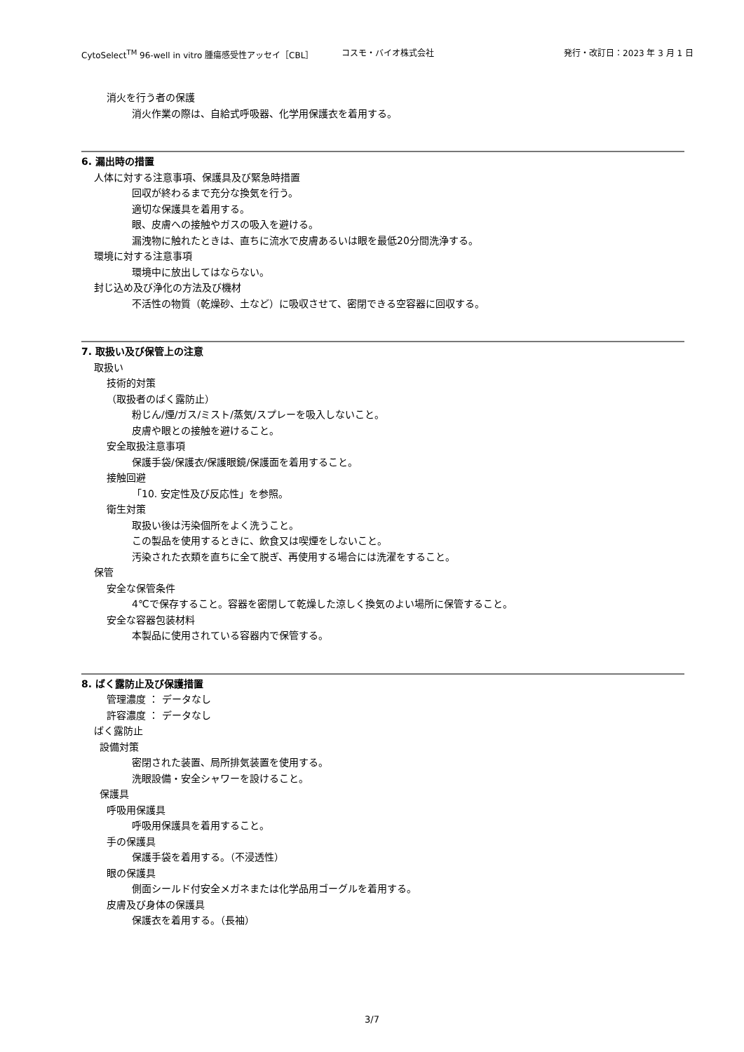CytoSelect<sup>TM</sup> 96-well in vitro 腫瘍感受性アッセイ［CBL］ コスモ・バイオ株式会社 発行・改訂日：2023 年 3 月 1 日
消火を行う者の保護
消火作業の際は、自給式呼吸器、化学用保護衣を着用する。
6. 漏出時の措置
人体に対する注意事項、保護具及び緊急時措置
回収が終わるまで充分な換気を行う。
適切な保護具を着用する。
眼、皮膚への接触やガスの吸入を避ける。
漏洩物に触れたときは、直ちに流水で皮膚あるいは眼を最低20分間洗浄する。
環境に対する注意事項
環境中に放出してはならない。
封じ込め及び浄化の方法及び機材
不活性の物質（乾燥砂、土など）に吸収させて、密閉できる空容器に回収する。
7. 取扱い及び保管上の注意
取扱い
技術的対策
（取扱者のばく露防止）
粉じん/煙/ガス/ミスト/蒸気/スプレーを吸入しないこと。
皮膚や眼との接触を避けること。
安全取扱注意事項
保護手袋/保護衣/保護眼鏡/保護面を着用すること。
接触回避
「10. 安定性及び反応性」を参照。
衛生対策
取扱い後は汚染個所をよく洗うこと。
この製品を使用するときに、飲食又は喫煙をしないこと。
汚染された衣類を直ちに全て脱ぎ、再使用する場合には洗濯をすること。
保管
安全な保管条件
4℃で保存すること。容器を密閉して乾燥した涼しく換気のよい場所に保管すること。
安全な容器包装材料
本製品に使用されている容器内で保管する。
8. ばく露防止及び保護措置
管理濃度 ： データなし
許容濃度 ： データなし
ばく露防止
設備対策
密閉された装置、局所排気装置を使用する。
洗眼設備・安全シャワーを設けること。
保護具
呼吸用保護具
呼吸用保護具を着用すること。
手の保護具
保護手袋を着用する。（不浸透性）
眼の保護具
側面シールド付安全メガネまたは化学品用ゴーグルを着用する。
皮膚及び身体の保護具
保護衣を着用する。（長袖）
3/7